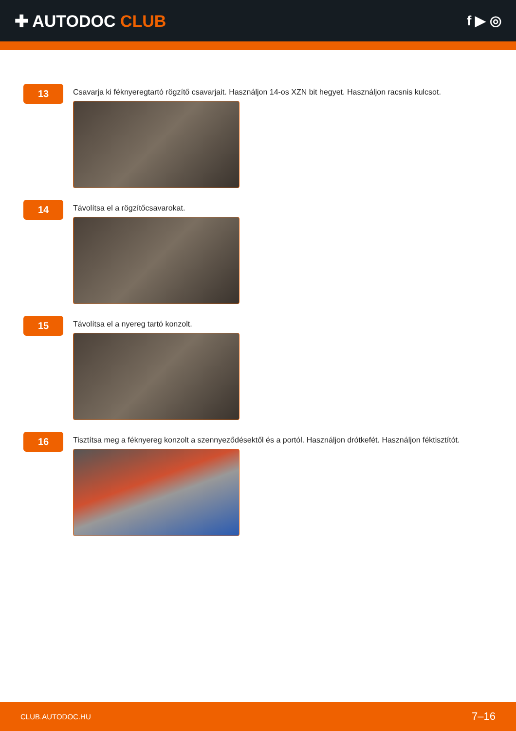✚ AUTODOC CLUB
f ▶ ◎
13
Csavarja ki féknyeregtartó rögzítő csavarjait. Használjon 14-os XZN bit hegyet. Használjon racsnis kulcsot.
14
Távolítsa el a rögzítőcsavarokat.
15
Távolítsa el a nyereg tartó konzolt.
16
Tisztítsa meg a féknyereg konzolt a szennyeződésektől és a portól. Használjon drótkefét. Használjon féktisztítót.
CLUB.AUTODOC.HU 7–16